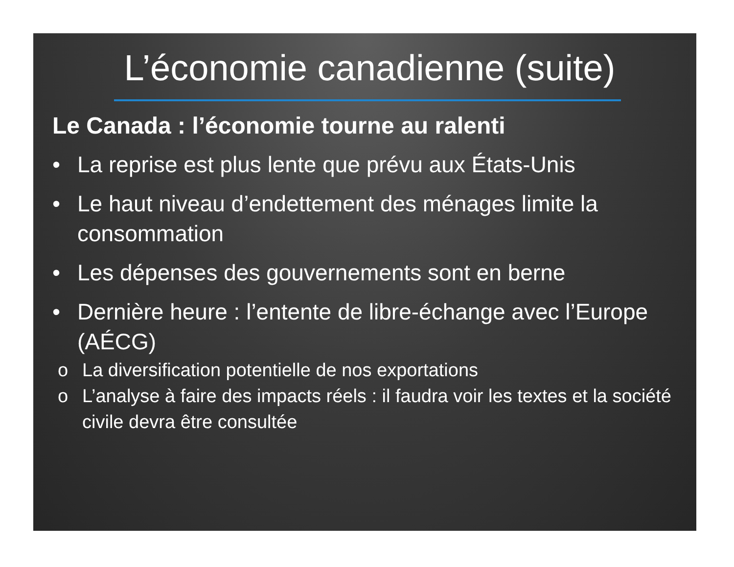L’économie canadienne (suite)
Le Canada : l’économie tourne au ralenti
• La reprise est plus lente que prévu aux États-Unis
• Le haut niveau d’endettement des ménages limite la consommation
• Les dépenses des gouvernements sont en berne
• Dernière heure : l’entente de libre-échange avec l’Europe (AÉCG)
o La diversification potentielle de nos exportations
o L’analyse à faire des impacts réels : il faudra voir les textes et la société civile devra être consultée